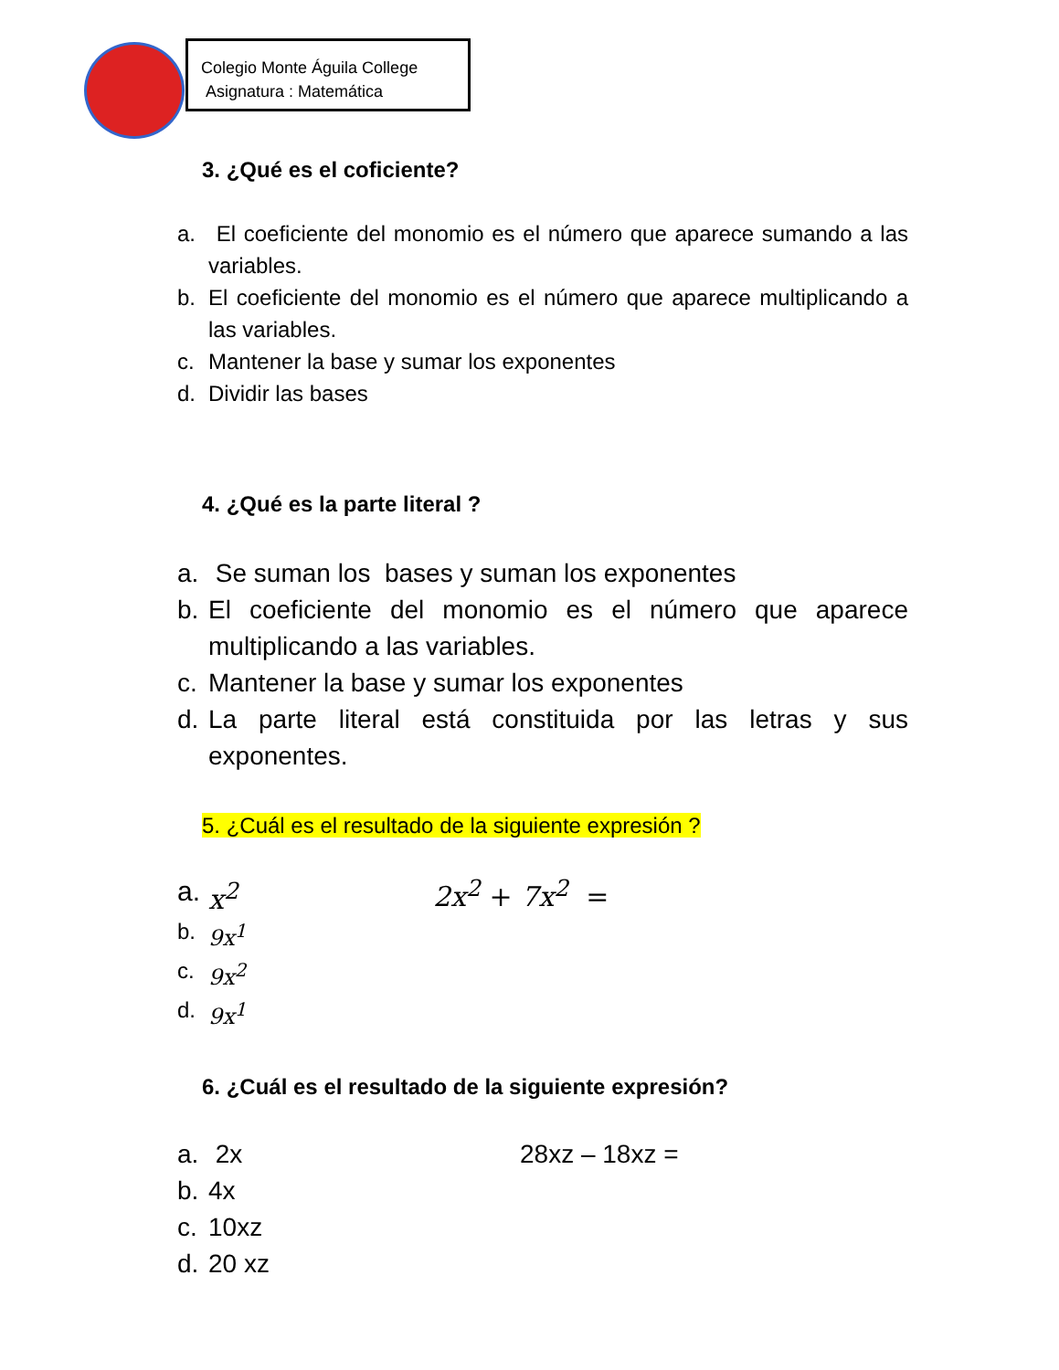Colegio Monte Águila College
Asignatura : Matemática
3. ¿Qué es el coficiente?
a. El coeficiente del monomio es el número que aparece sumando a las variables.
b. El coeficiente del monomio es el número que aparece multiplicando a las variables.
c. Mantener la base y sumar los exponentes
d. Dividir las bases
4. ¿Qué es la parte literal ?
a. Se suman los bases y suman los exponentes
b. El coeficiente del monomio es el número que aparece multiplicando a las variables.
c. Mantener la base y sumar los exponentes
d. La parte literal está constituida por las letras y sus exponentes.
5. ¿Cuál es el resultado de la siguiente expresión ?
a. x<sup>2</sup>
2x<sup>2</sup> + 7x<sup>2</sup> =
b. 9x<sup>1</sup>
c. 9x<sup>2</sup>
d. 9x<sup>1</sup>
6. ¿Cuál es el resultado de la siguiente expresión?
a. 2x 28xz – 18xz =
b. 4x
c. 10xz
d. 20 xz